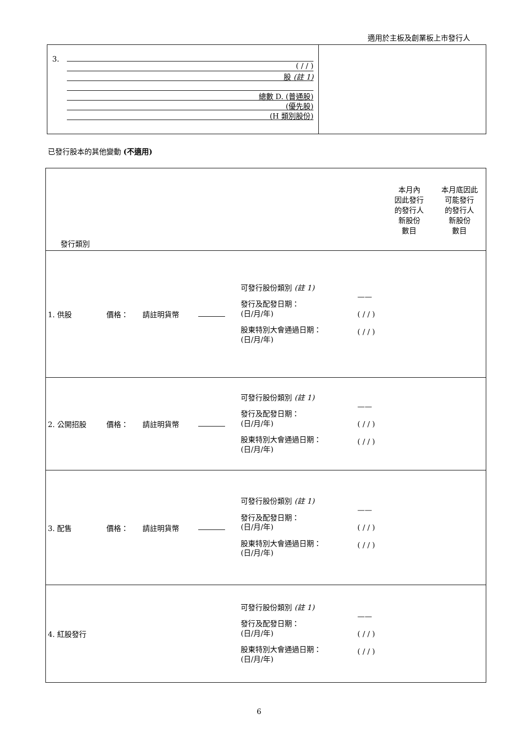適用於主板及創業板上市發行人
| 3. | ( / / ) 股 (註 1) 總數 D. (普通股) (優先股) (H 類別股份) | |
已發行股本的其他變動 (不適用)
| 發行類別 | | | | | | 本月內 因此發行 的發行人 新股份 數目 | 本月底因此 可能發行 的發行人 新股份 數目 |
| 1. 供股 | 價格： | 請註明貨幣 | | 可發行股份類別 (註 1) 發行及配發日期： (日/月/年) 股東特別大會通過日期： (日/月/年) | —— ( / / ) ( / / ) | | |
| 2. 公開招股 | 價格： | 請註明貨幣 | | 可發行股份類別 (註 1) 發行及配發日期： (日/月/年) 股東特別大會通過日期： (日/月/年) | —— ( / / ) ( / / ) | | |
| 3. 配售 | 價格： | 請註明貨幣 | | 可發行股份類別 (註 1) 發行及配發日期： (日/月/年) 股東特別大會通過日期： (日/月/年) | —— ( / / ) ( / / ) | | |
| 4. 紅股發行 | | | | 可發行股份類別 (註 1) 發行及配發日期： (日/月/年) 股東特別大會通過日期： (日/月/年) | —— ( / / ) ( / / ) | | |
6